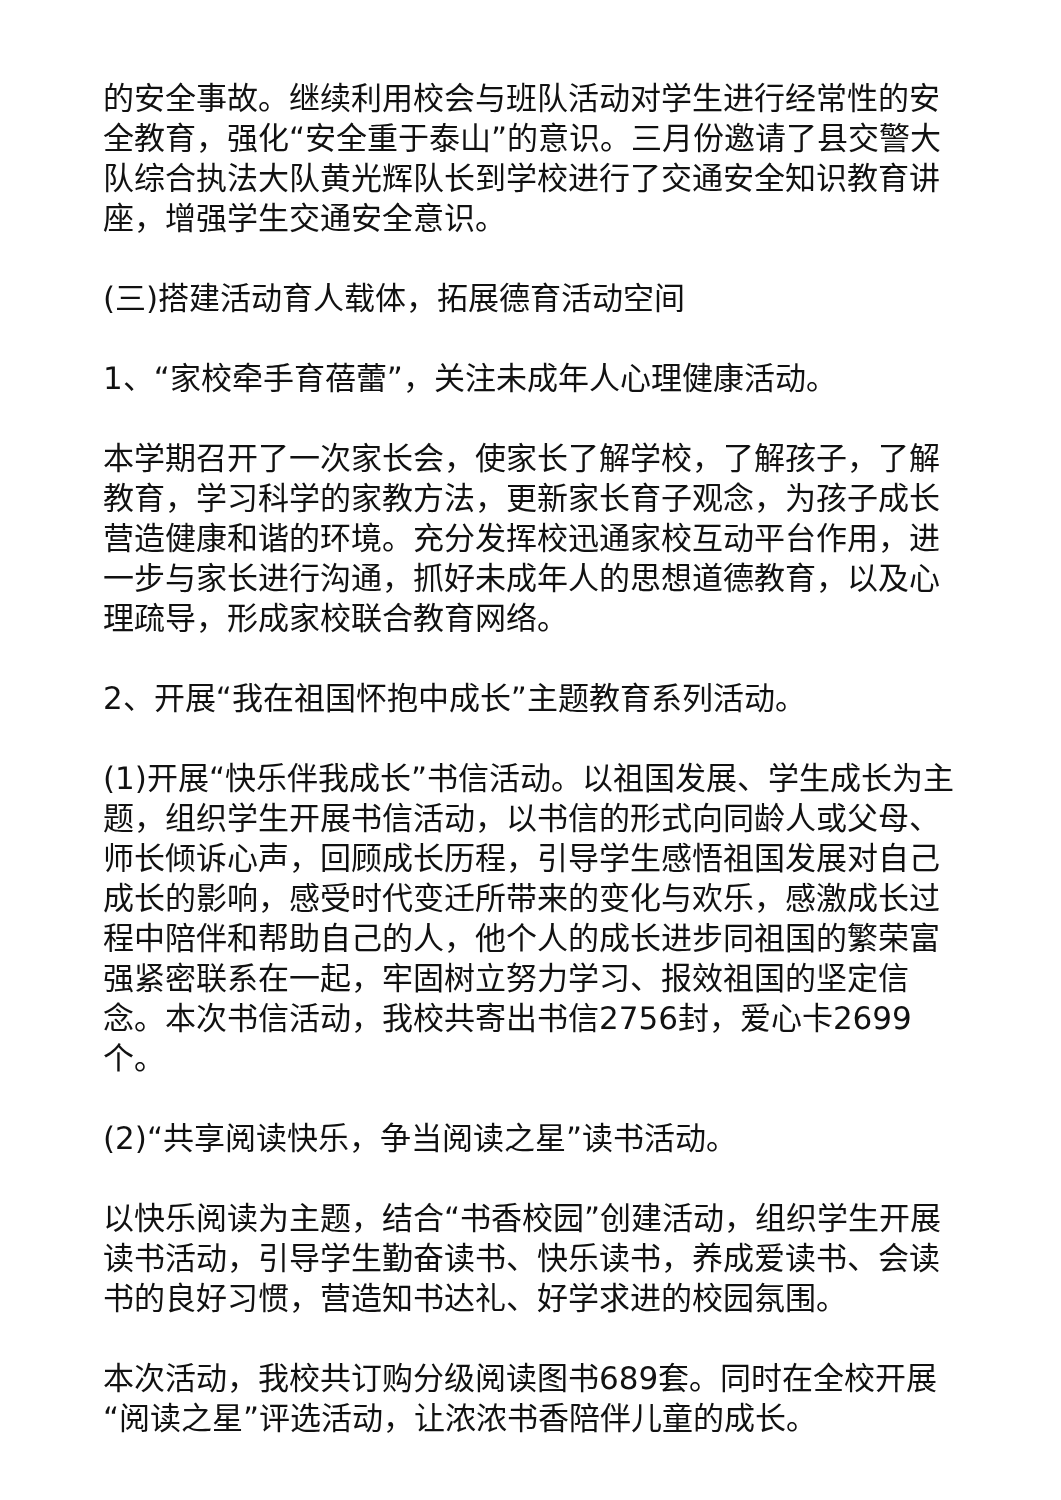的安全事故。继续利用校会与班队活动对学生进行经常性的安全教育，强化“安全重于泰山”的意识。三月份邀请了县交警大队综合执法大队黄光辉队长到学校进行了交通安全知识教育讲座，增强学生交通安全意识。
(三)搭建活动育人载体，拓展德育活动空间
1、“家校牵手育蓓蕾”，关注未成年人心理健康活动。
本学期召开了一次家长会，使家长了解学校，了解孩子，了解教育，学习科学的家教方法，更新家长育子观念，为孩子成长营造健康和谐的环境。充分发挥校迅通家校互动平台作用，进一步与家长进行沟通，抓好未成年人的思想道德教育，以及心理疏导，形成家校联合教育网络。
2、开展“我在祖国怀抱中成长”主题教育系列活动。
(1)开展“快乐伴我成长”书信活动。以祖国发展、学生成长为主题，组织学生开展书信活动，以书信的形式向同龄人或父母、师长倾诉心声，回顾成长历程，引导学生感悟祖国发展对自己成长的影响，感受时代变迁所带来的变化与欢乐，感激成长过程中陪伴和帮助自己的人，他个人的成长进步同祖国的繁荣富强紧密联系在一起，牢固树立努力学习、报效祖国的坚定信念。本次书信活动，我校共寄出书信2756封，爱心卡2699个。
(2)“共享阅读快乐，争当阅读之星”读书活动。
以快乐阅读为主题，结合“书香校园”创建活动，组织学生开展读书活动，引导学生勤奋读书、快乐读书，养成爱读书、会读书的良好习惯，营造知书达礼、好学求进的校园氛围。
本次活动，我校共订购分级阅读图书689套。同时在全校开展“阅读之星”评选活动，让浓浓书香陪伴儿童的成长。